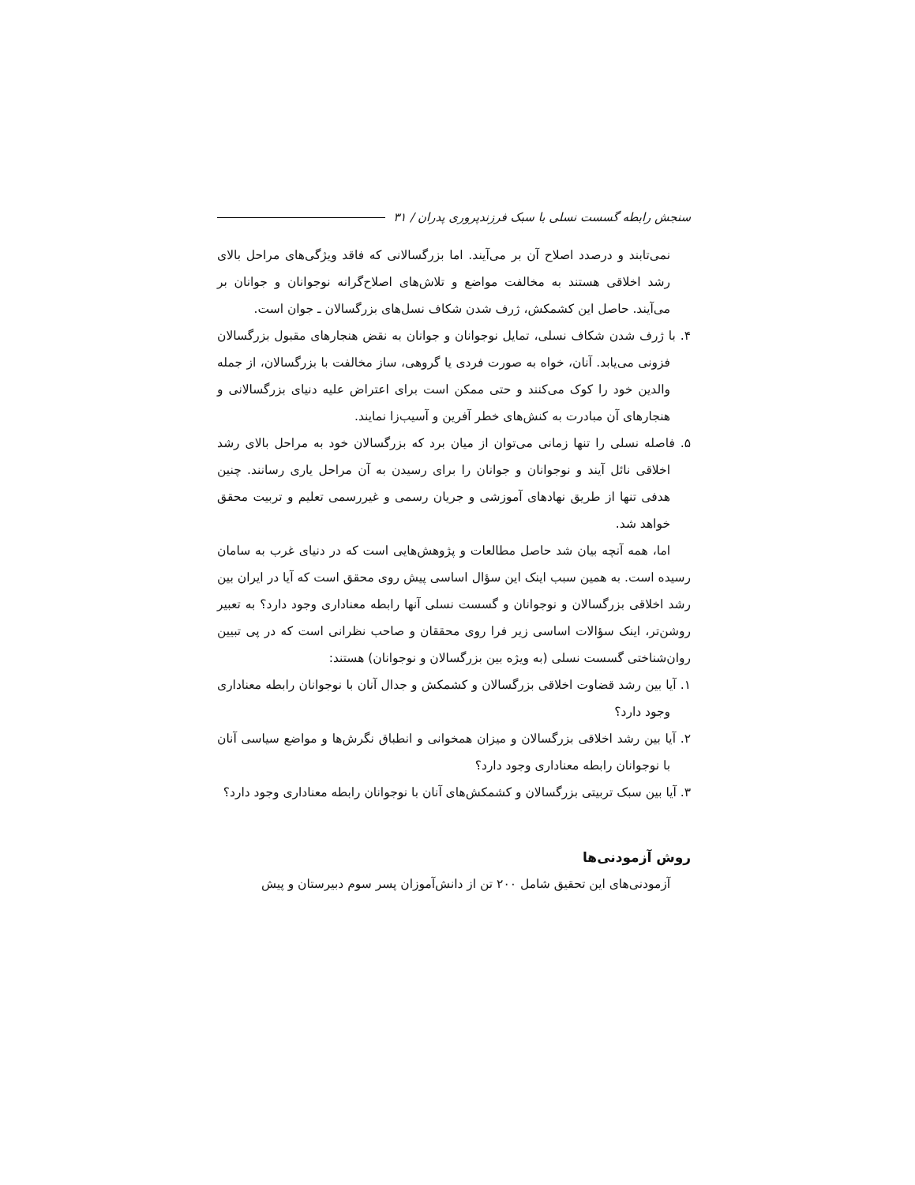سنجش رابطه گسست نسلی با سبک فرزندپروری پدران / ۳۱
نمی‌تابند و درصدد اصلاح آن بر می‌آیند. اما بزرگسالانی که فاقد ویژگی‌های مراحل بالای رشد اخلاقی هستند به مخالفت مواضع و تلاش‌های اصلاح‌گرانه نوجوانان و جوانان بر می‌آیند. حاصل این کشمکش، ژرف شدن شکاف نسل‌های بزرگسالان ـ جوان است.
۴. با ژرف شدن شکاف نسلی، تمایل نوجوانان و جوانان به نقض هنجارهای مقبول بزرگسالان فزونی می‌یابد. آنان، خواه به صورت فردی یا گروهی، ساز مخالفت با بزرگسالان، از جمله والدین خود را کوک می‌کنند و حتی ممکن است برای اعتراض علیه دنیای بزرگسالانی و هنجارهای آن مبادرت به کنش‌های خطر آفرین و آسیب‌زا نمایند.
۵. فاصله نسلی را تنها زمانی می‌توان از میان برد که بزرگسالان خود به مراحل بالای رشد اخلاقی نائل آیند و نوجوانان و جوانان را برای رسیدن به آن مراحل یاری رسانند. چنین هدفی تنها از طریق نهادهای آموزشی و جریان رسمی و غیررسمی تعلیم و تربیت محقق خواهد شد.
اما، همه آنچه بیان شد حاصل مطالعات و پژوهش‌هایی است که در دنیای غرب به سامان رسیده است. به همین سبب اینک این سؤال اساسی پیش روی محقق است که آیا در ایران بین رشد اخلاقی بزرگسالان و نوجوانان و گسست نسلی آنها رابطه معناداری وجود دارد؟ به تعبیر روشن‌تر، اینک سؤالات اساسی زیر فرا روی محققان و صاحب نظرانی است که در پی تبیین روان‌شناختی گسست نسلی (به ویژه بین بزرگسالان و نوجوانان) هستند:
۱. آیا بین رشد قضاوت اخلاقی بزرگسالان و کشمکش و جدال آنان با نوجوانان رابطه معناداری وجود دارد؟
۲. آیا بین رشد اخلاقی بزرگسالان و میزان همخوانی و انطباق نگرش‌ها و مواضع سیاسی آنان با نوجوانان رابطه معناداری وجود دارد؟
۳. آیا بین سبک تربیتی بزرگسالان و کشمکش‌های آنان با نوجوانان رابطه معناداری وجود دارد؟
روش آزمودنی‌ها
آزمودنی‌های این تحقیق شامل ۲۰۰ تن از دانش‌آموزان پسر سوم دبیرستان و پیش